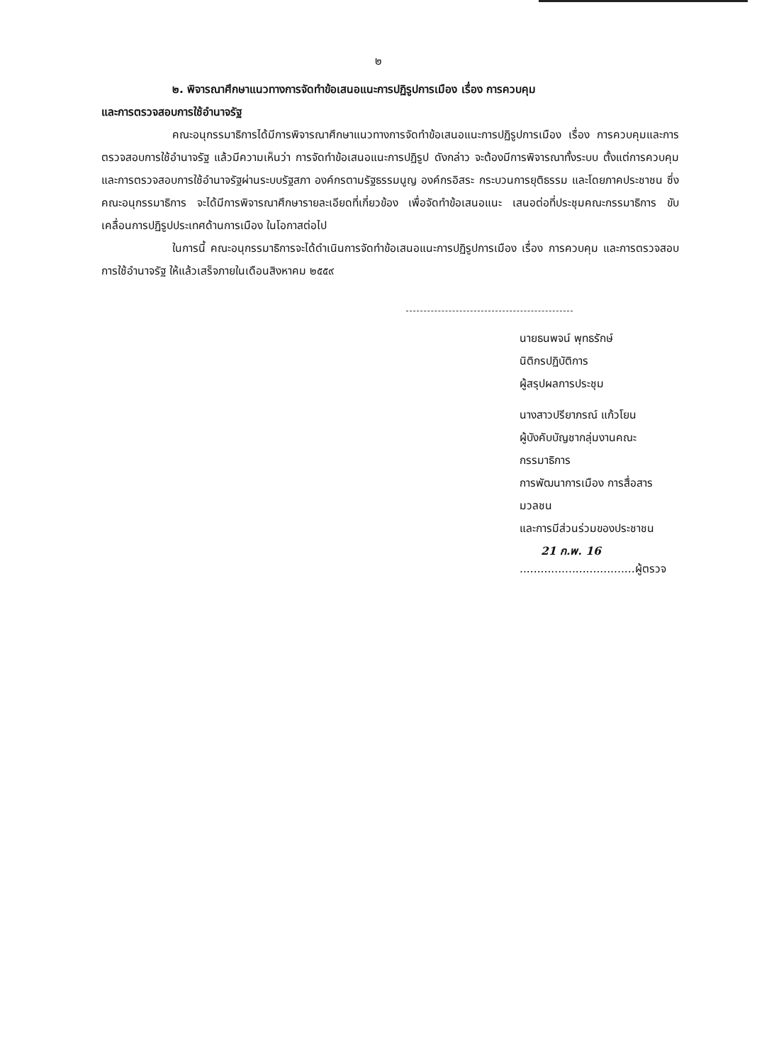๒
๒. พิจารณาศึกษาแนวทางการจัดทำข้อเสนอแนะการปฏิรูปการเมือง เรื่อง การควบคุม
และการตรวจสอบการใช้อำนาจรัฐ
คณะอนุกรรมาธิการได้มีการพิจารณาศึกษาแนวทางการจัดทำข้อเสนอแนะการปฏิรูปการเมือง เรื่อง การควบคุมและการตรวจสอบการใช้อำนาจรัฐ แล้วมีความเห็นว่า การจัดทำข้อเสนอแนะการปฏิรูป ดังกล่าว จะต้องมีการพิจารณาทั้งระบบ ตั้งแต่การควบคุมและการตรวจสอบการใช้อำนาจรัฐผ่านระบบรัฐสภา องค์กรตามรัฐธรรมนูญ องค์กรอิสระ กระบวนการยุติธรรม และโดยภาคประชาชน ซึ่งคณะอนุกรรมาธิการ จะได้มีการพิจารณาศึกษารายละเอียดที่เกี่ยวข้อง เพื่อจัดทำข้อเสนอแนะ เสนอต่อที่ประชุมคณะกรรมาธิการ ขับเคลื่อนการปฏิรูปประเทศด้านการเมือง ในโอกาสต่อไป
ในการนี้ คณะอนุกรรมาธิการจะได้ดำเนินการจัดทำข้อเสนอแนะการปฏิรูปการเมือง เรื่อง การควบคุม และการตรวจสอบการใช้อำนาจรัฐ ให้แล้วเสร็จภายในเดือนสิงหาคม ๒๕๕๙
นายธนพจน์ พุทธรักษ์
นิติกรปฏิบัติการ
ผู้สรุปผลการประชุม
นางสาวปรียาภรณ์ แก้วโยน
ผู้บังคับบัญชากลุ่มงานคณะกรรมาธิการ
การพัฒนาการเมือง การสื่อสารมวลชน
และการมีส่วนร่วมของประชาชน
21 ก.พ. 16
.................................ผู้ตรวจ